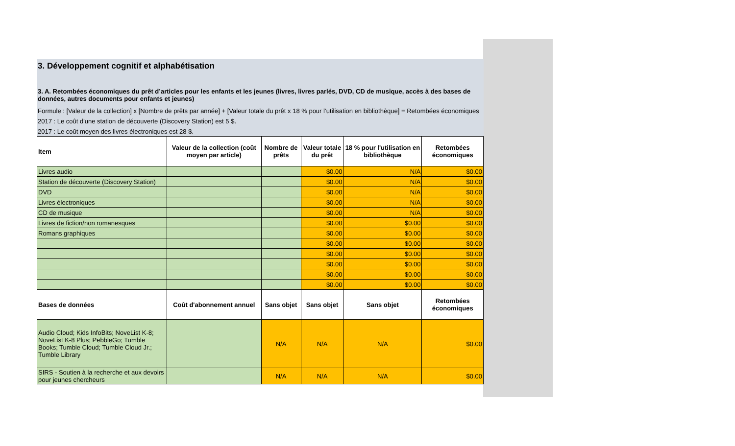3. Développement cognitif et alphabétisation
3. A. Retombées économiques du prêt d’articles pour les enfants et les jeunes (livres, livres parlés, DVD, CD de musique, accès à des bases de données, autres documents pour enfants et jeunes)
Formule : [Valeur de la collection] x [Nombre de prêts par année] + [Valeur totale du prêt x 18 % pour l’utilisation en bibliothèque] = Retombées économiques
2017 : Le coût d'une station de découverte (Discovery Station) est 5 $.
2017 : Le coût moyen des livres électroniques est 28 $.
| Item | Valeur de la collection (coût moyen par article) | Nombre de prêts | Valeur totale du prêt | 18 % pour l'utilisation en bibliothèque | Retombées économiques |
| --- | --- | --- | --- | --- | --- |
| Livres audio | | | $0.00 | N/A | $0.00 |
| Station de découverte (Discovery Station) | | | $0.00 | N/A | $0.00 |
| DVD | | | $0.00 | N/A | $0.00 |
| Livres électroniques | | | $0.00 | N/A | $0.00 |
| CD de musique | | | $0.00 | N/A | $0.00 |
| Livres de fiction/non romanesques | | | $0.00 | $0.00 | $0.00 |
| Romans graphiques | | | $0.00 | $0.00 | $0.00 |
| | | | $0.00 | $0.00 | $0.00 |
| | | | $0.00 | $0.00 | $0.00 |
| | | | $0.00 | $0.00 | $0.00 |
| | | | $0.00 | $0.00 | $0.00 |
| | | | $0.00 | $0.00 | $0.00 |
| Bases de données | Coût d'abonnement annuel | Sans objet | Sans objet | Sans objet | Retombées économiques |
| Audio Cloud; Kids InfoBits; NoveList K-8; NoveList K-8 Plus; PebbleGo; Tumble Books; Tumble Cloud; Tumble Cloud Jr.; Tumble Library | | N/A | N/A | N/A | $0.00 |
| SIRS - Soutien à la recherche et aux devoirs pour jeunes chercheurs | | N/A | N/A | N/A | $0.00 |